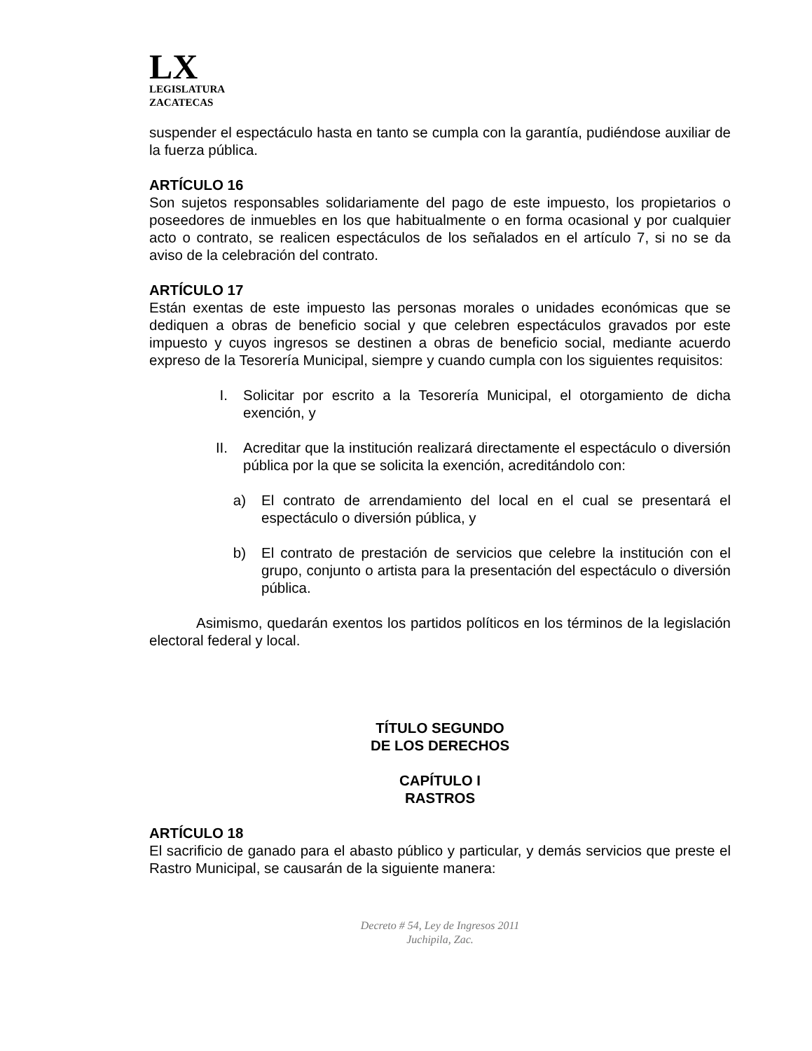LX
LEGISLATURA
ZACATECAS
suspender el espectáculo hasta en tanto se cumpla con la garantía, pudiéndose auxiliar de la fuerza pública.
ARTÍCULO 16
Son sujetos responsables solidariamente del pago de este impuesto, los propietarios o poseedores de inmuebles en los que habitualmente o en forma ocasional y por cualquier acto o contrato, se realicen espectáculos de los señalados en el artículo 7, si no se da aviso de la celebración del contrato.
ARTÍCULO 17
Están exentas de este impuesto las personas morales o unidades económicas que se dediquen a obras de beneficio social y que celebren espectáculos gravados por este impuesto y cuyos ingresos se destinen a obras de beneficio social, mediante acuerdo expreso de la Tesorería Municipal, siempre y cuando cumpla con los siguientes requisitos:
I. Solicitar por escrito a la Tesorería Municipal, el otorgamiento de dicha exención, y
II. Acreditar que la institución realizará directamente el espectáculo o diversión pública por la que se solicita la exención, acreditándolo con:
a) El contrato de arrendamiento del local en el cual se presentará el espectáculo o diversión pública, y
b) El contrato de prestación de servicios que celebre la institución con el grupo, conjunto o artista para la presentación del espectáculo o diversión pública.
Asimismo, quedarán exentos los partidos políticos en los términos de la legislación electoral federal y local.
TÍTULO SEGUNDO
DE LOS DERECHOS
CAPÍTULO I
RASTROS
ARTÍCULO 18
El sacrificio de ganado para el abasto público y particular, y demás servicios que preste el Rastro Municipal, se causarán de la siguiente manera:
Decreto # 54, Ley de Ingresos 2011
Juchipila, Zac.